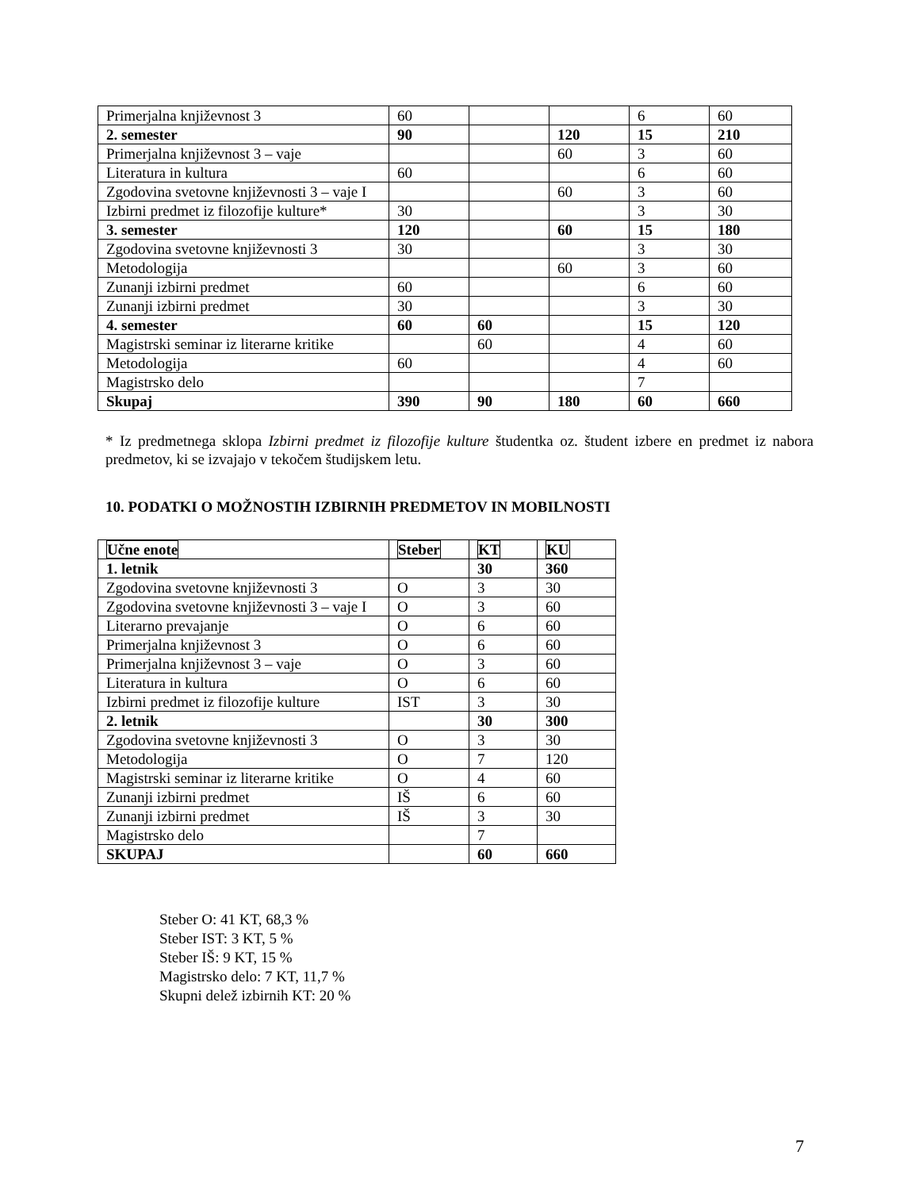| Primerjalna književnost 3 | 60 | | | 6 | 60 |
| 2. semester | 90 | | 120 | 15 | 210 |
| Primerjalna književnost 3 – vaje | | | 60 | 3 | 60 |
| Literatura in kultura | 60 | | | 6 | 60 |
| Zgodovina svetovne književnosti 3 – vaje I | | | 60 | 3 | 60 |
| Izbirni predmet iz filozofije kulture* | 30 | | | 3 | 30 |
| 3. semester | 120 | | 60 | 15 | 180 |
| Zgodovina svetovne književnosti 3 | 30 | | | 3 | 30 |
| Metodologija | | | 60 | 3 | 60 |
| Zunanji izbirni predmet | 60 | | | 6 | 60 |
| Zunanji izbirni predmet | 30 | | | 3 | 30 |
| 4. semester | 60 | 60 | | 15 | 120 |
| Magistrski seminar iz literarne kritike | | 60 | | 4 | 60 |
| Metodologija | 60 | | | 4 | 60 |
| Magistrsko delo | | | | 7 | |
| Skupaj | 390 | 90 | 180 | 60 | 660 |
* Iz predmetnega sklopa Izbirni predmet iz filozofije kulture študentka oz. študent izbere en predmet iz nabora predmetov, ki se izvajajo v tekočem študijskem letu.
10. PODATKI O MOŽNOSTIH IZBIRNIH PREDMETOV IN MOBILNOSTI
| Učne enote | Steber | KT | KU |
| 1. letnik | | 30 | 360 |
| Zgodovina svetovne književnosti 3 | O | 3 | 30 |
| Zgodovina svetovne književnosti 3 – vaje I | O | 3 | 60 |
| Literarno prevajanje | O | 6 | 60 |
| Primerjalna književnost 3 | O | 6 | 60 |
| Primerjalna književnost 3 – vaje | O | 3 | 60 |
| Literatura in kultura | O | 6 | 60 |
| Izbirni predmet iz filozofije kulture | IST | 3 | 30 |
| 2. letnik | | 30 | 300 |
| Zgodovina svetovne književnosti 3 | O | 3 | 30 |
| Metodologija | O | 7 | 120 |
| Magistrski seminar iz literarne kritike | O | 4 | 60 |
| Zunanji izbirni predmet | IŠ | 6 | 60 |
| Zunanji izbirni predmet | IŠ | 3 | 30 |
| Magistrsko delo | | 7 | |
| SKUPAJ | | 60 | 660 |
Steber O: 41 KT, 68,3 %
Steber IST: 3 KT, 5 %
Steber IŠ: 9 KT, 15 %
Magistrsko delo: 7 KT, 11,7 %
Skupni delež izbirnih KT: 20 %
7